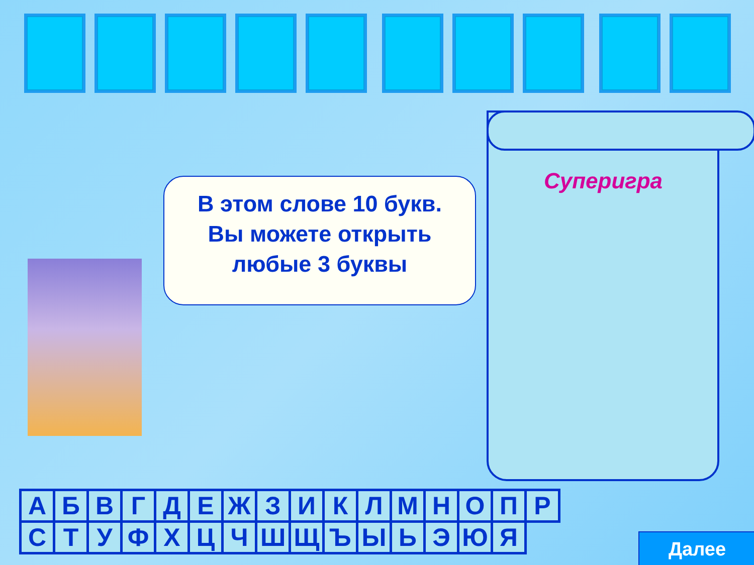В этом слове 10 букв.
Вы можете открыть
любые 3 буквы
Суперигра
| А | Б | В | Г | Д | Е | Ж | З | И | К | Л | М | Н | О | П | Р |
| С | Т | У | Ф | Х | Ц | Ч | Ш | Щ | Ъ | Ы | Ь | Э | Ю | Я | |
Далее